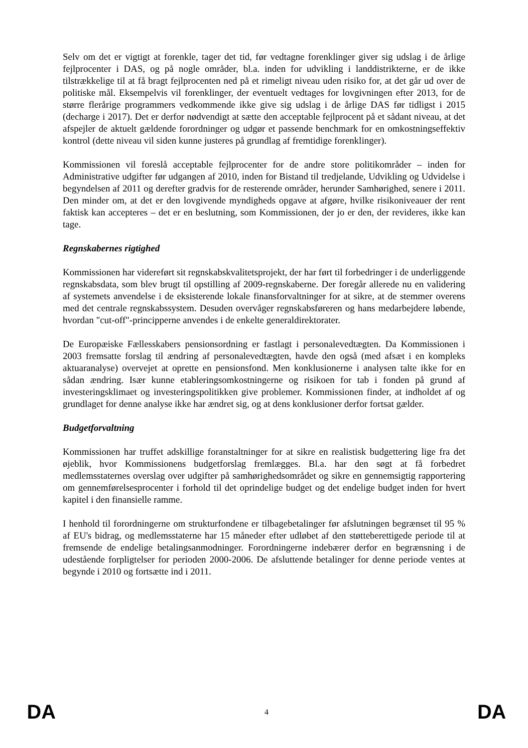Selv om det er vigtigt at forenkle, tager det tid, før vedtagne forenklinger giver sig udslag i de årlige fejlprocenter i DAS, og på nogle områder, bl.a. inden for udvikling i landdistrikterne, er de ikke tilstrækkelige til at få bragt fejlprocenten ned på et rimeligt niveau uden risiko for, at det går ud over de politiske mål. Eksempelvis vil forenklinger, der eventuelt vedtages for lovgivningen efter 2013, for de større flerårige programmers vedkommende ikke give sig udslag i de årlige DAS før tidligst i 2015 (decharge i 2017). Det er derfor nødvendigt at sætte den acceptable fejlprocent på et sådant niveau, at det afspejler de aktuelt gældende forordninger og udgør et passende benchmark for en omkostningseffektiv kontrol (dette niveau vil siden kunne justeres på grundlag af fremtidige forenklinger).
Kommissionen vil foreslå acceptable fejlprocenter for de andre store politikområder – inden for Administrative udgifter før udgangen af 2010, inden for Bistand til tredjelande, Udvikling og Udvidelse i begyndelsen af 2011 og derefter gradvis for de resterende områder, herunder Samhørighed, senere i 2011. Den minder om, at det er den lovgivende myndigheds opgave at afgøre, hvilke risikoniveauer der rent faktisk kan accepteres – det er en beslutning, som Kommissionen, der jo er den, der revideres, ikke kan tage.
Regnskabernes rigtighed
Kommissionen har videreført sit regnskabskvalitetsprojekt, der har ført til forbedringer i de underliggende regnskabsdata, som blev brugt til opstilling af 2009-regnskaberne. Der foregår allerede nu en validering af systemets anvendelse i de eksisterende lokale finansforvaltninger for at sikre, at de stemmer overens med det centrale regnskabssystem. Desuden overvåger regnskabsføreren og hans medarbejdere løbende, hvordan "cut-off"-principperne anvendes i de enkelte generaldirektorater.
De Europæiske Fællesskabers pensionsordning er fastlagt i personalevedtægten. Da Kommissionen i 2003 fremsatte forslag til ændring af personalevedtægten, havde den også (med afsæt i en kompleks aktuaranalyse) overvejet at oprette en pensionsfond. Men konklusionerne i analysen talte ikke for en sådan ændring. Især kunne etableringsomkostningerne og risikoen for tab i fonden på grund af investeringsklimaet og investeringspolitikken give problemer. Kommissionen finder, at indholdet af og grundlaget for denne analyse ikke har ændret sig, og at dens konklusioner derfor fortsat gælder.
Budgetforvaltning
Kommissionen har truffet adskillige foranstaltninger for at sikre en realistisk budgettering lige fra det øjeblik, hvor Kommissionens budgetforslag fremlægges. Bl.a. har den søgt at få forbedret medlemsstaternes overslag over udgifter på samhørighedsområdet og sikre en gennemsigtig rapportering om gennemførelsesprocenter i forhold til det oprindelige budget og det endelige budget inden for hvert kapitel i den finansielle ramme.
I henhold til forordningerne om strukturfondene er tilbagebetalinger før afslutningen begrænset til 95 % af EU's bidrag, og medlemsstaterne har 15 måneder efter udløbet af den støtteberettigede periode til at fremsende de endelige betalingsanmodninger. Forordningerne indebærer derfor en begrænsning i de udestående forpligtelser for perioden 2000-2006. De afsluttende betalinger for denne periode ventes at begynde i 2010 og fortsætte ind i 2011.
DA 4 DA